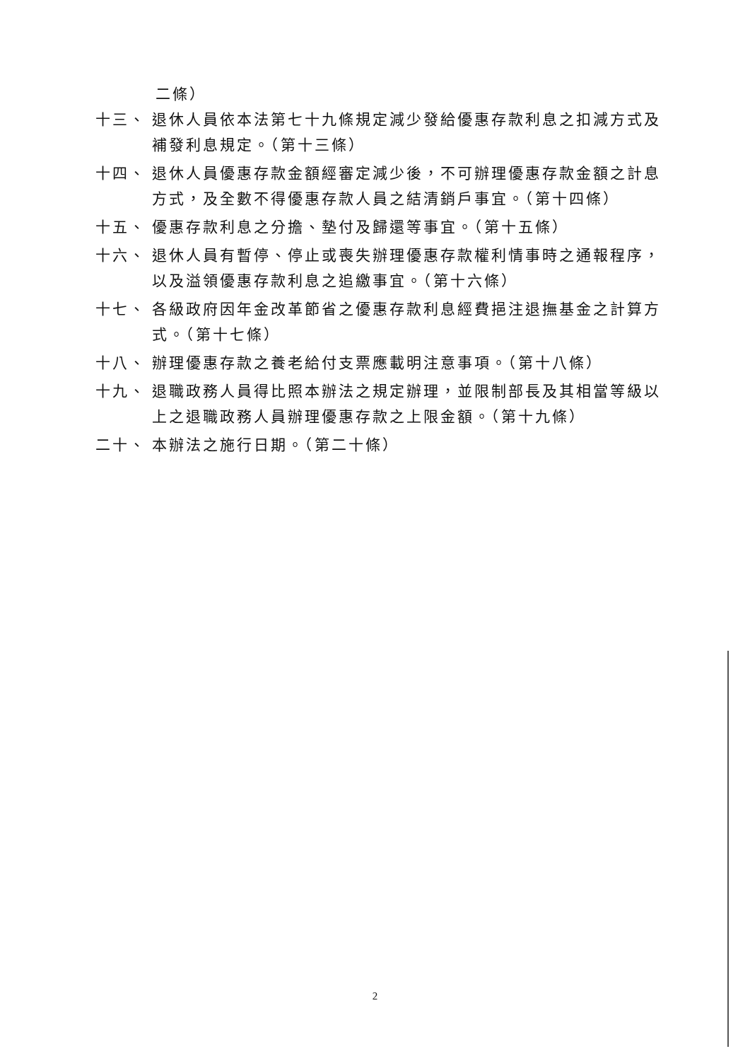二條）
十三、 退休人員依本法第七十九條規定減少發給優惠存款利息之扣減方式及補發利息規定。（第十三條）
十四、 退休人員優惠存款金額經審定減少後，不可辦理優惠存款金額之計息方式，及全數不得優惠存款人員之結清銷戶事宜。（第十四條）
十五、 優惠存款利息之分擔、墊付及歸還等事宜。（第十五條）
十六、 退休人員有暫停、停止或喪失辦理優惠存款權利情事時之通報程序，以及溢領優惠存款利息之追繳事宜。（第十六條）
十七、 各級政府因年金改革節省之優惠存款利息經費挹注退撫基金之計算方式。（第十七條）
十八、 辦理優惠存款之養老給付支票應載明注意事項。（第十八條）
十九、 退職政務人員得比照本辦法之規定辦理，並限制部長及其相當等級以上之退職政務人員辦理優惠存款之上限金額。（第十九條）
二十、 本辦法之施行日期。（第二十條）
2